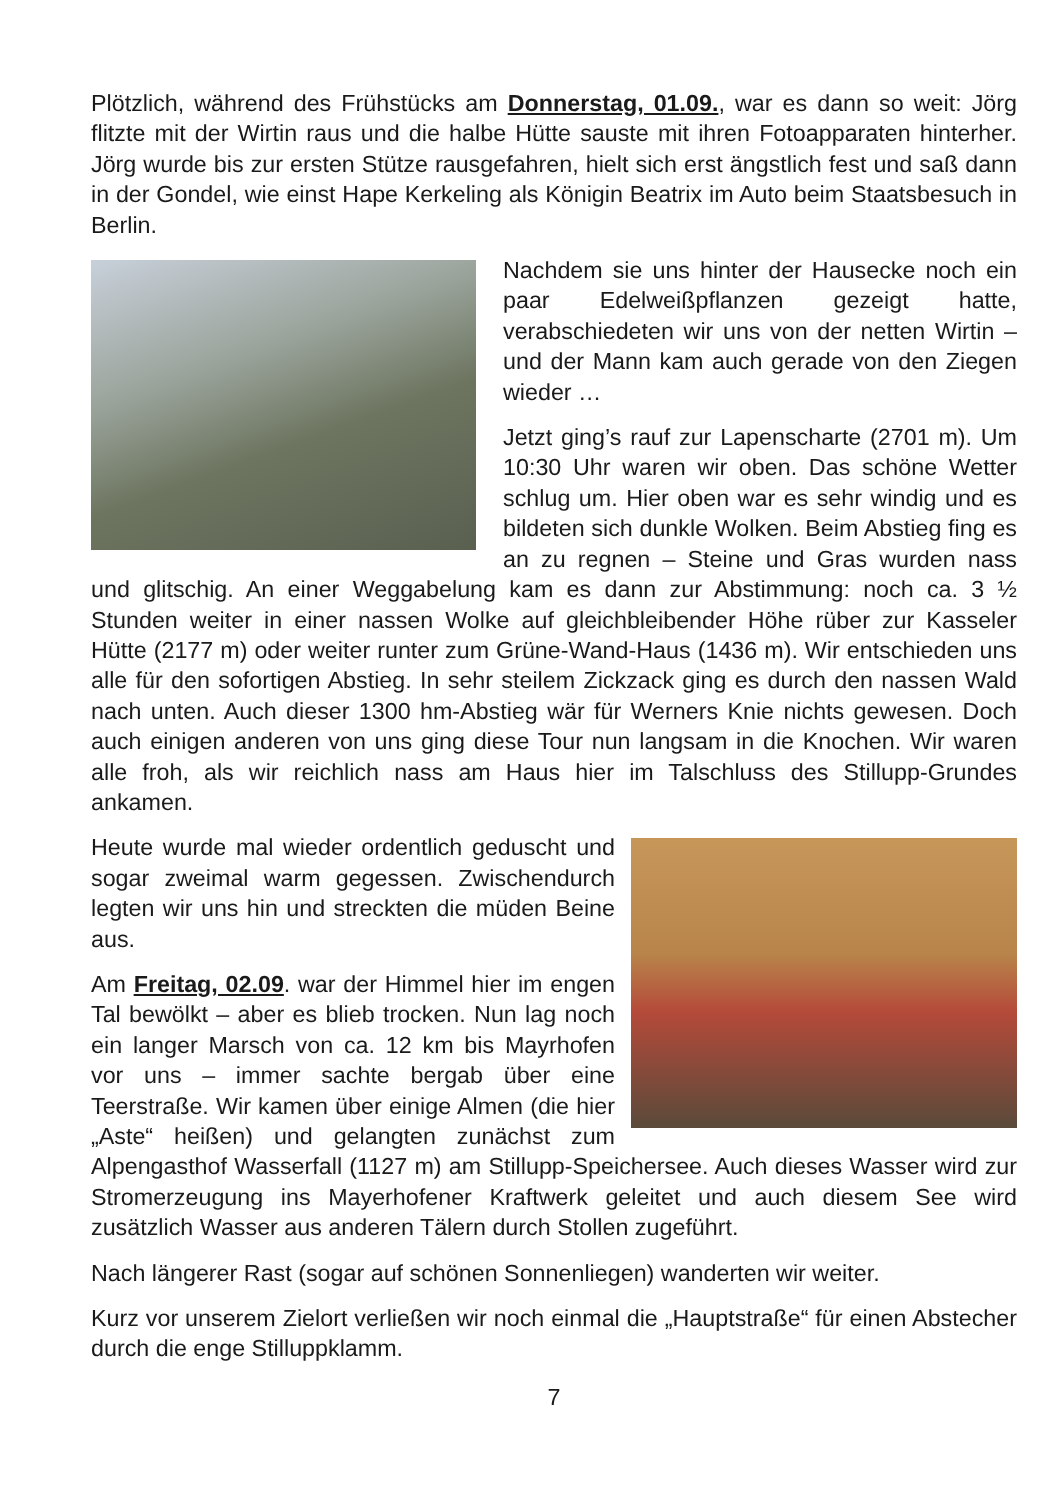Plötzlich, während des Frühstücks am Donnerstag, 01.09., war es dann so weit: Jörg flitzte mit der Wirtin raus und die halbe Hütte sauste mit ihren Fotoapparaten hinterher. Jörg wurde bis zur ersten Stütze rausgefahren, hielt sich erst ängstlich fest und saß dann in der Gondel, wie einst Hape Kerkeling als Königin Beatrix im Auto beim Staatsbesuch in Berlin.
Nachdem sie uns hinter der Hausecke noch ein paar Edelweißpflanzen gezeigt hatte, verabschiedeten wir uns von der netten Wirtin – und der Mann kam auch gerade von den Ziegen wieder …
Jetzt ging’s rauf zur Lapenscharte (2701 m). Um 10:30 Uhr waren wir oben. Das schöne Wetter schlug um. Hier oben war es sehr windig und es bildeten sich dunkle Wolken. Beim Abstieg fing es an zu regnen – Steine und Gras wurden nass und glitschig. An einer Weggabelung kam es dann zur Abstimmung: noch ca. 3 ½ Stunden weiter in einer nassen Wolke auf gleichbleibender Höhe rüber zur Kasseler Hütte (2177 m) oder weiter runter zum Grüne-Wand-Haus (1436 m). Wir entschieden uns alle für den sofortigen Abstieg. In sehr steilem Zickzack ging es durch den nassen Wald nach unten. Auch dieser 1300 hm-Abstieg wär für Werners Knie nichts gewesen. Doch auch einigen anderen von uns ging diese Tour nun langsam in die Knochen. Wir waren alle froh, als wir reichlich nass am Haus hier im Talschluss des Stillupp-Grundes ankamen.
Heute wurde mal wieder ordentlich geduscht und sogar zweimal warm gegessen. Zwischendurch legten wir uns hin und streckten die müden Beine aus.
Am Freitag, 02.09. war der Himmel hier im engen Tal bewölkt – aber es blieb trocken. Nun lag noch ein langer Marsch von ca. 12 km bis Mayrhofen vor uns – immer sachte bergab über eine Teerstraße. Wir kamen über einige Almen (die hier „Aste“ heißen) und gelangten zunächst zum Alpengasthof Wasserfall (1127 m) am Stillupp-Speichersee. Auch dieses Wasser wird zur Stromerzeugung ins Mayerhofener Kraftwerk geleitet und auch diesem See wird zusätzlich Wasser aus anderen Tälern durch Stollen zugeführt.
Nach längerer Rast (sogar auf schönen Sonnenliegen) wanderten wir weiter.
Kurz vor unserem Zielort verließen wir noch einmal die „Hauptstraße“ für einen Abstecher durch die enge Stilluppklamm.
7